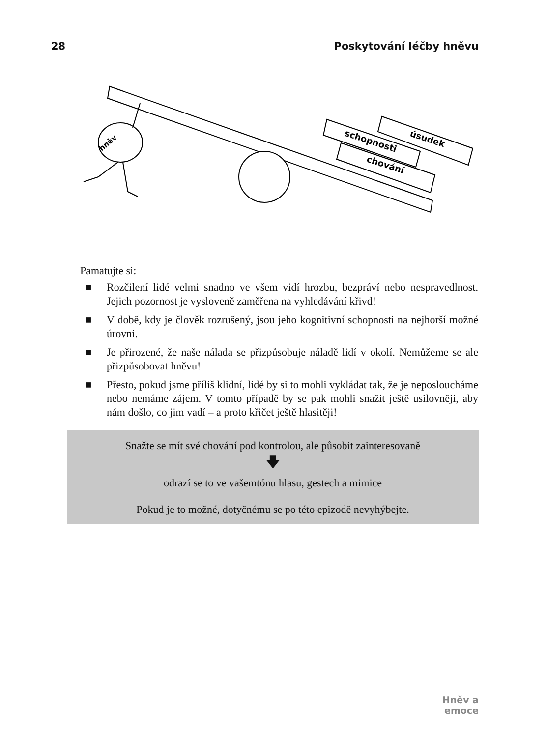28 Poskytování léčby hněvu
schopnosti
úsudek
chování
hněv
Pamatujte si:
■ Rozčilení lidé velmi snadno ve všem vidí hrozbu, bezpráví nebo nespravedlnost. Jejich pozornost je vysloveně zaměřena na vyhledávání křivd!
■ V době, kdy je člověk rozrušený, jsou jeho kognitivní schopnosti na nejhorší možné úrovni.
■ Je přirozené, že naše nálada se přizpůsobuje náladě lidí v okolí. Nemůžeme se ale přizpůsobovat hněvu!
■ Přesto, pokud jsme příliš klidní, lidé by si to mohli vykládat tak, že je neposloucháme nebo nemáme zájem. V tomto případě by se pak mohli snažit ještě usilovněji, aby nám došlo, co jim vadí – a proto křičet ještě hlasitěji!
Snažte se mít své chování pod kontrolou, ale působit zainteresovaně
🡇
odrazí se to ve vašemtónu hlasu, gestech a mimice
Pokud je to možné, dotyčnému se po této epizodě nevyhýbejte.
Hněv a emoce